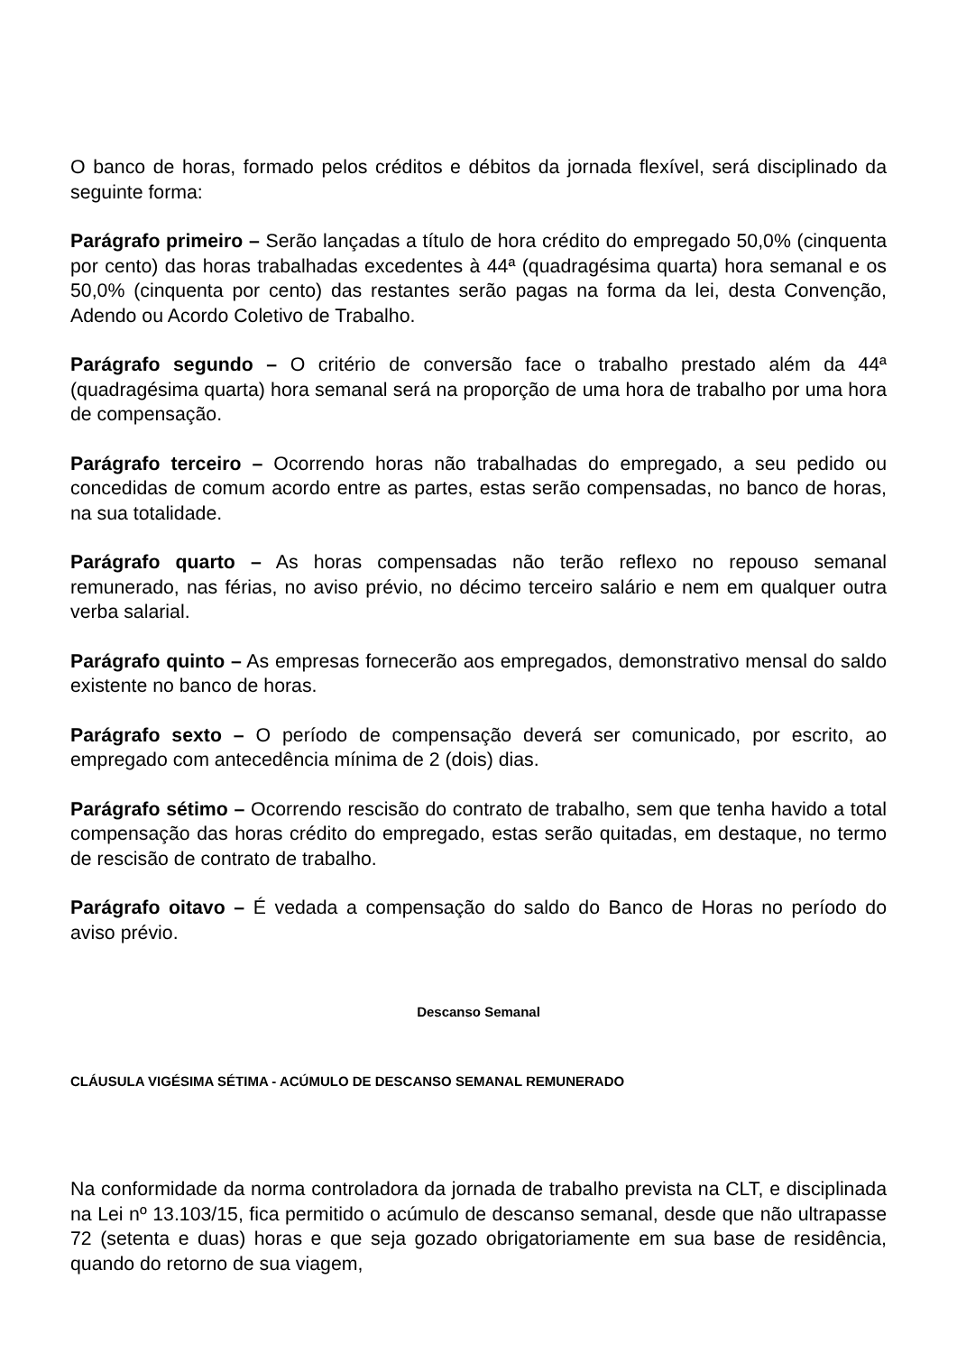O banco de horas, formado pelos créditos e débitos da jornada flexível, será disciplinado da seguinte forma:
Parágrafo primeiro – Serão lançadas a título de hora crédito do empregado 50,0% (cinquenta por cento) das horas trabalhadas excedentes à 44ª (quadragésima quarta) hora semanal e os 50,0% (cinquenta por cento) das restantes serão pagas na forma da lei, desta Convenção, Adendo ou Acordo Coletivo de Trabalho.
Parágrafo segundo – O critério de conversão face o trabalho prestado além da 44ª (quadragésima quarta) hora semanal será na proporção de uma hora de trabalho por uma hora de compensação.
Parágrafo terceiro – Ocorrendo horas não trabalhadas do empregado, a seu pedido ou concedidas de comum acordo entre as partes, estas serão compensadas, no banco de horas, na sua totalidade.
Parágrafo quarto – As horas compensadas não terão reflexo no repouso semanal remunerado, nas férias, no aviso prévio, no décimo terceiro salário e nem em qualquer outra verba salarial.
Parágrafo quinto – As empresas fornecerão aos empregados, demonstrativo mensal do saldo existente no banco de horas.
Parágrafo sexto – O período de compensação deverá ser comunicado, por escrito, ao empregado com antecedência mínima de 2 (dois) dias.
Parágrafo sétimo – Ocorrendo rescisão do contrato de trabalho, sem que tenha havido a total compensação das horas crédito do empregado, estas serão quitadas, em destaque, no termo de rescisão de contrato de trabalho.
Parágrafo oitavo – É vedada a compensação do saldo do Banco de Horas no período do aviso prévio.
Descanso Semanal
CLÁUSULA VIGÉSIMA SÉTIMA - ACÚMULO DE DESCANSO SEMANAL REMUNERADO
Na conformidade da norma controladora da jornada de trabalho prevista na CLT, e disciplinada na Lei nº 13.103/15, fica permitido o acúmulo de descanso semanal, desde que não ultrapasse 72 (setenta e duas) horas e que seja gozado obrigatoriamente em sua base de residência, quando do retorno de sua viagem,